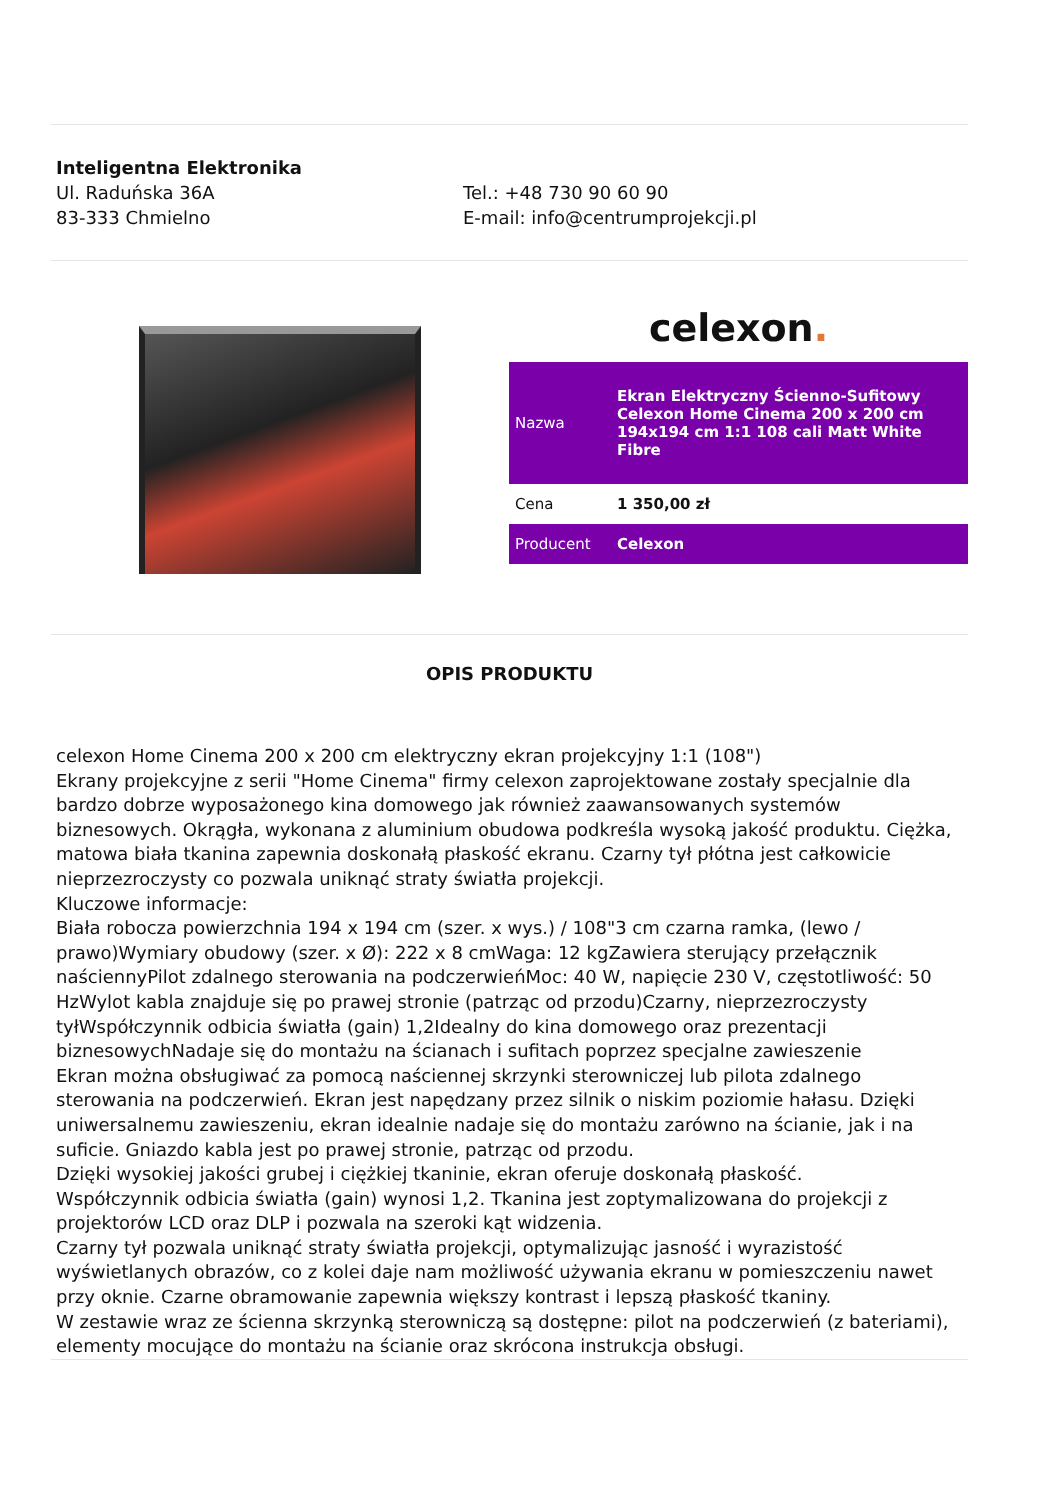Inteligentna Elektronika
Ul. Raduńska 36A
83-333 Chmielno
Tel.: +48 730 90 60 90
E-mail: info@centrumprojekcji.pl
celexon.
| Nazwa | Ekran Elektryczny Ścienno-Sufitowy Celexon Home Cinema 200 x 200 cm 194x194 cm 1:1 108 cali Matt White Fibre |
| Cena | 1 350,00 zł |
| Producent | Celexon |
OPIS PRODUKTU
celexon Home Cinema 200 x 200 cm elektryczny ekran projekcyjny 1:1 (108")
Ekrany projekcyjne z serii "Home Cinema" firmy celexon zaprojektowane zostały specjalnie dla bardzo dobrze wyposażonego kina domowego jak również zaawansowanych systemów biznesowych. Okrągła, wykonana z aluminium obudowa podkreśla wysoką jakość produktu. Ciężka, matowa biała tkanina zapewnia doskonałą płaskość ekranu. Czarny tył płótna jest całkowicie nieprzezroczysty co pozwala uniknąć straty światła projekcji.
Kluczowe informacje:
Biała robocza powierzchnia 194 x 194 cm (szer. x wys.) / 108"3 cm czarna ramka, (lewo / prawo)Wymiary obudowy (szer. x Ø): 222 x 8 cmWaga: 12 kgZawiera sterujący przełącznik naściennyPilot zdalnego sterowania na podczerwieńMoc: 40 W, napięcie 230 V, częstotliwość: 50 HzWylot kabla znajduje się po prawej stronie (patrząc od przodu)Czarny, nieprzezroczysty tyłWspółczynnik odbicia światła (gain) 1,2Idealny do kina domowego oraz prezentacji biznesowychNadaje się do montażu na ścianach i sufitach poprzez specjalne zawieszenie
Ekran można obsługiwać za pomocą naściennej skrzynki sterowniczej lub pilota zdalnego sterowania na podczerwień. Ekran jest napędzany przez silnik o niskim poziomie hałasu. Dzięki uniwersalnemu zawieszeniu, ekran idealnie nadaje się do montażu zarówno na ścianie, jak i na suficie. Gniazdo kabla jest po prawej stronie, patrząc od przodu.
Dzięki wysokiej jakości grubej i ciężkiej tkaninie, ekran oferuje doskonałą płaskość.
Współczynnik odbicia światła (gain) wynosi 1,2. Tkanina jest zoptymalizowana do projekcji z projektorów LCD oraz DLP i pozwala na szeroki kąt widzenia.
Czarny tył pozwala uniknąć straty światła projekcji, optymalizując jasność i wyrazistość wyświetlanych obrazów, co z kolei daje nam możliwość używania ekranu w pomieszczeniu nawet przy oknie. Czarne obramowanie zapewnia większy kontrast i lepszą płaskość tkaniny.
W zestawie wraz ze ścienna skrzynką sterowniczą są dostępne: pilot na podczerwień (z bateriami), elementy mocujące do montażu na ścianie oraz skrócona instrukcja obsługi.